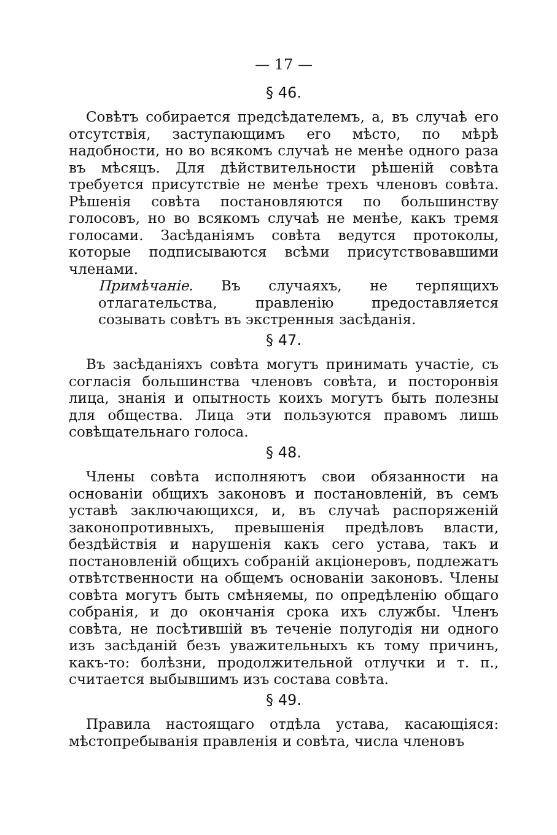— 17 —
§ 46.
Совѣтъ собирается предсѣдателемъ, а, въ случаѣ его отсутствія, заступающимъ его мѣсто, по мѣрѣ надобности, но во всякомъ случаѣ не менѣе одного раза въ мѣсяцъ. Для дѣйствительности рѣшеній совѣта требуется присутствіе не менѣе трехъ членовъ совѣта. Рѣшенія совѣта постановляются по большинству голосовъ, но во всякомъ случаѣ не менѣе, какъ тремя голосами. Засѣданіямъ совѣта ведутся протоколы, которые подписываются всѣми присутствовавшими членами.
Примѣчаніе. Въ случаяхъ, не терпящихъ отлагательства, правленію предоставляется созывать совѣтъ въ экстренныя засѣданія.
§ 47.
Въ засѣданіяхъ совѣта могутъ принимать участіе, съ согласія большинства членовъ совѣта, и посторонвія лица, знанія и опытность коихъ могутъ быть полезны для общества. Лица эти пользуются правомъ лишь совѣщательнаго голоса.
§ 48.
Члены совѣта исполняютъ свои обязанности на основаніи общихъ законовъ и постановленій, въ семъ уставѣ заключающихся, и, въ случаѣ распоряженій законопротивныхъ, превышенія предѣловъ власти, бездѣйствія и нарушенія какъ сего устава, такъ и постановленій общихъ собраній акціонеровъ, подлежатъ отвѣтственности на общемъ основаніи законовъ. Члены совѣта могутъ быть смѣняемы, по опредѣленію общаго собранія, и до окончанія срока ихъ службы. Членъ совѣта, не посѣтившій въ теченіе полугодія ни одного изъ засѣданій безъ уважительныхъ къ тому причинъ, какъ-то: болѣзни, продолжительной отлучки и т. п., считается выбывшимъ изъ состава совѣта.
§ 49.
Правила настоящаго отдѣла устава, касающіяся: мѣстопребыванія правленія и совѣта, числа членовъ